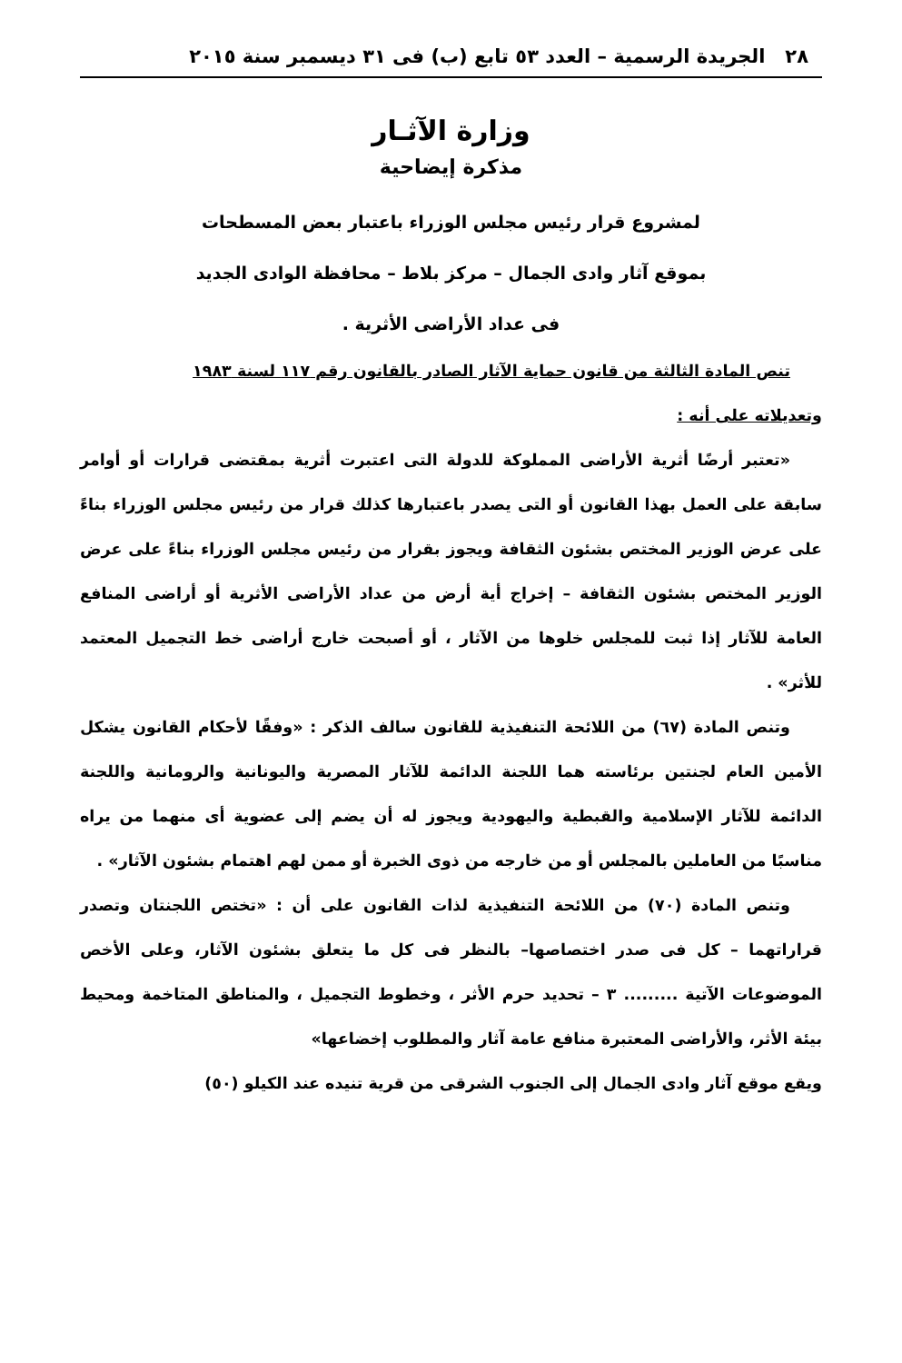٢٨ الجريدة الرسمية – العدد ٥٣ تابع (ب) فى ٣١ ديسمبر سنة ٢٠١٥
وزارة الآثـار
مذكرة إيضاحية
لمشروع قرار رئيس مجلس الوزراء باعتبار بعض المسطحات
بموقع آثار وادى الجمال – مركز بلاط – محافظة الوادى الجديد
فى عداد الأراضى الأثرية .
تنص المادة الثالثة من قانون حماية الآثار الصادر بالقانون رقم ١١٧ لسنة ١٩٨٣
وتعديلاته على أنه :
«تعتبر أرضًا أثرية الأراضى المملوكة للدولة التى اعتبرت أثرية بمقتضى قرارات أو أوامر سابقة على العمل بهذا القانون أو التى يصدر باعتبارها كذلك قرار من رئيس مجلس الوزراء بناءً على عرض الوزير المختص بشئون الثقافة ويجوز بقرار من رئيس مجلس الوزراء بناءً على عرض الوزير المختص بشئون الثقافة – إخراج أية أرض من عداد الأراضى الأثرية أو أراضى المنافع العامة للآثار إذا ثبت للمجلس خلوها من الآثار ، أو أصبحت خارج أراضى خط التجميل المعتمد للأثر» .
وتنص المادة (٦٧) من اللائحة التنفيذية للقانون سالف الذكر : «وفقًا لأحكام القانون يشكل الأمين العام لجنتين برئاسته هما اللجنة الدائمة للآثار المصرية واليونانية والرومانية واللجنة الدائمة للآثار الإسلامية والقبطية واليهودية ويجوز له أن يضم إلى عضوية أى منهما من يراه مناسبًا من العاملين بالمجلس أو من خارجه من ذوى الخبرة أو ممن لهم اهتمام بشئون الآثار» .
وتنص المادة (٧٠) من اللائحة التنفيذية لذات القانون على أن : «تختص اللجنتان وتصدر قراراتهما – كل فى صدر اختصاصها– بالنظر فى كل ما يتعلق بشئون الآثار، وعلى الأخص الموضوعات الآتية ......... ٣ – تحديد حرم الأثر ، وخطوط التجميل ، والمناطق المتاخمة ومحيط بيئة الأثر، والأراضى المعتبرة منافع عامة آثار والمطلوب إخضاعها»
ويقع موقع آثار وادى الجمال إلى الجنوب الشرقى من قرية تنيده عند الكيلو (٥٠)